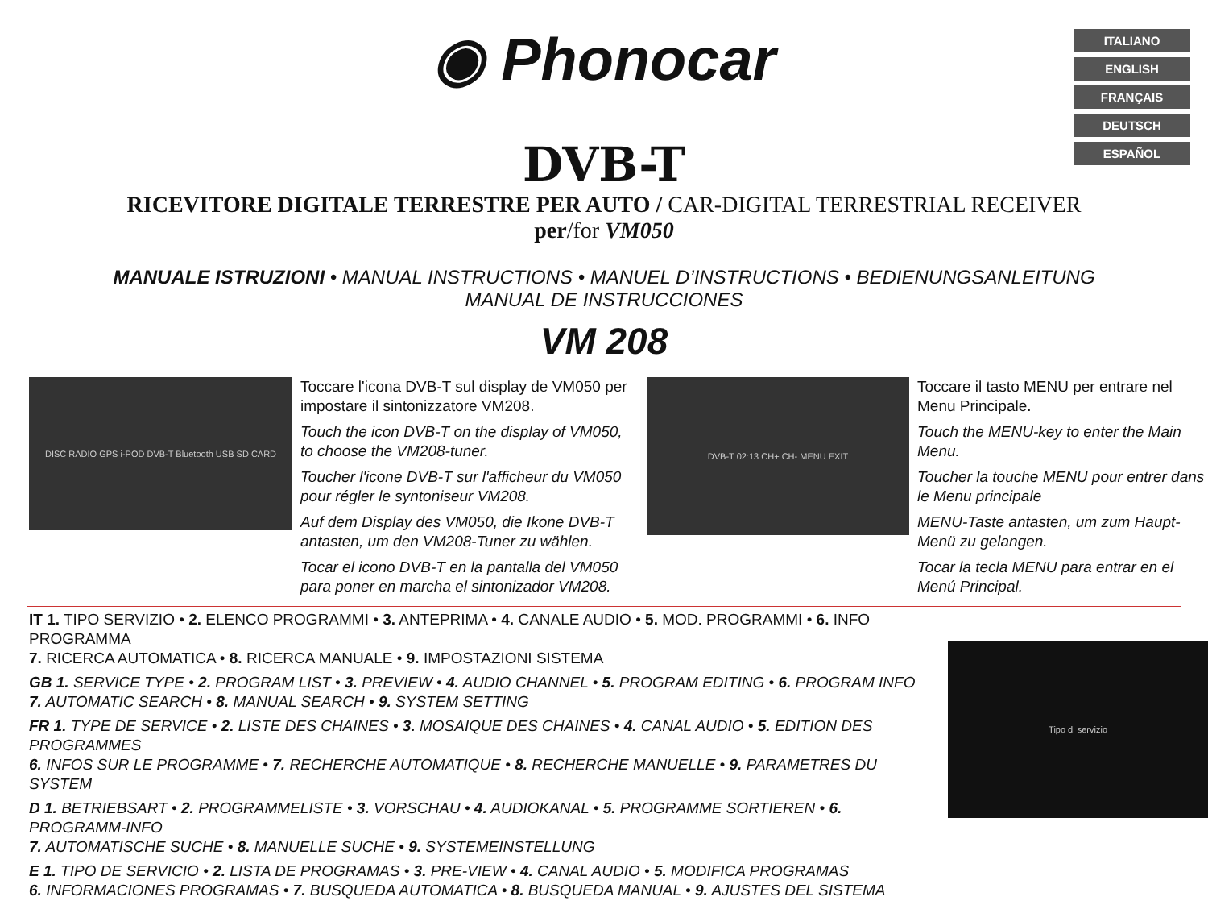◉ Phonocar
ITALIANO
ENGLISH
FRANÇAIS
DEUTSCH
ESPAÑOL
DVB-T
RICEVITORE DIGITALE TERRESTRE PER AUTO / CAR-DIGITAL TERRESTRIAL RECEIVER
per/for VM050
MANUALE ISTRUZIONI • MANUAL INSTRUCTIONS • MANUEL D’INSTRUCTIONS • BEDIENUNGSANLEITUNG
MANUAL DE INSTRUCCIONES
VM 208
DISC RADIO GPS i-POD DVB-T Bluetooth USB SD CARD
Toccare l'icona DVB-T sul display de VM050 per impostare il sintonizzatore VM208.
Touch the icon DVB-T on the display of VM050, to choose the VM208-tuner.
Toucher l'icone DVB-T sur l'afficheur du VM050 pour régler le syntoniseur VM208.
Auf dem Display des VM050, die Ikone DVB-T antasten, um den VM208-Tuner zu wählen.
Tocar el icono DVB-T en la pantalla del VM050 para poner en marcha el sintonizador VM208.
DVB-T 02:13 CH+ CH- MENU EXIT
Toccare il tasto MENU per entrare nel Menu Principale.
Touch the MENU-key to enter the Main Menu.
Toucher la touche MENU pour entrer dans le Menu principale
MENU-Taste antasten, um zum Haupt-Menü zu gelangen.
Tocar la tecla MENU para entrar en el Menú Principal.
IT 1. TIPO SERVIZIO • 2. ELENCO PROGRAMMI • 3. ANTEPRIMA • 4. CANALE AUDIO • 5. MOD. PROGRAMMI • 6. INFO PROGRAMMA
7. RICERCA AUTOMATICA • 8. RICERCA MANUALE • 9. IMPOSTAZIONI SISTEMA
GB 1. SERVICE TYPE • 2. PROGRAM LIST • 3. PREVIEW • 4. AUDIO CHANNEL • 5. PROGRAM EDITING • 6. PROGRAM INFO
7. AUTOMATIC SEARCH • 8. MANUAL SEARCH • 9. SYSTEM SETTING
FR 1. TYPE DE SERVICE • 2. LISTE DES CHAINES • 3. MOSAIQUE DES CHAINES • 4. CANAL AUDIO • 5. EDITION DES PROGRAMMES
6. INFOS SUR LE PROGRAMME • 7. RECHERCHE AUTOMATIQUE • 8. RECHERCHE MANUELLE • 9. PARAMETRES DU SYSTEM
D 1. BETRIEBSART • 2. PROGRAMMELISTE • 3. VORSCHAU • 4. AUDIOKANAL • 5. PROGRAMME SORTIEREN • 6. PROGRAMM-INFO
7. AUTOMATISCHE SUCHE • 8. MANUELLE SUCHE • 9. SYSTEMEINSTELLUNG
E 1. TIPO DE SERVICIO • 2. LISTA DE PROGRAMAS • 3. PRE-VIEW • 4. CANAL AUDIO • 5. MODIFICA PROGRAMAS
6. INFORMACIONES PROGRAMAS • 7. BUSQUEDA AUTOMATICA • 8. BUSQUEDA MANUAL • 9. AJUSTES DEL SISTEMA
Tipo di servizio